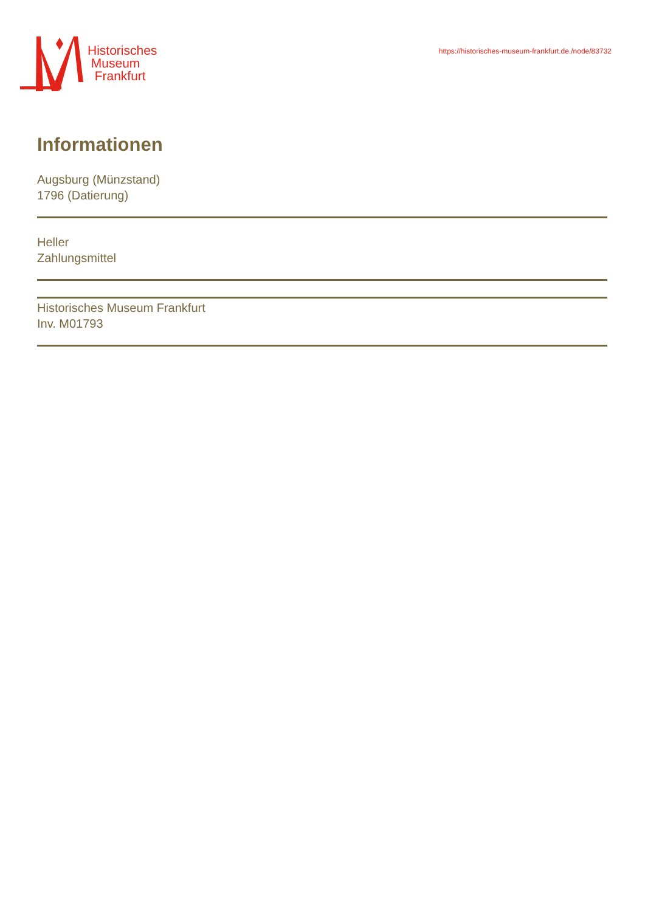Historisches
Museum
Frankfurt
https://historisches-museum-frankfurt.de./node/83732
Informationen
Augsburg (Münzstand)
1796 (Datierung)
Heller
Zahlungsmittel
Historisches Museum Frankfurt
Inv. M01793